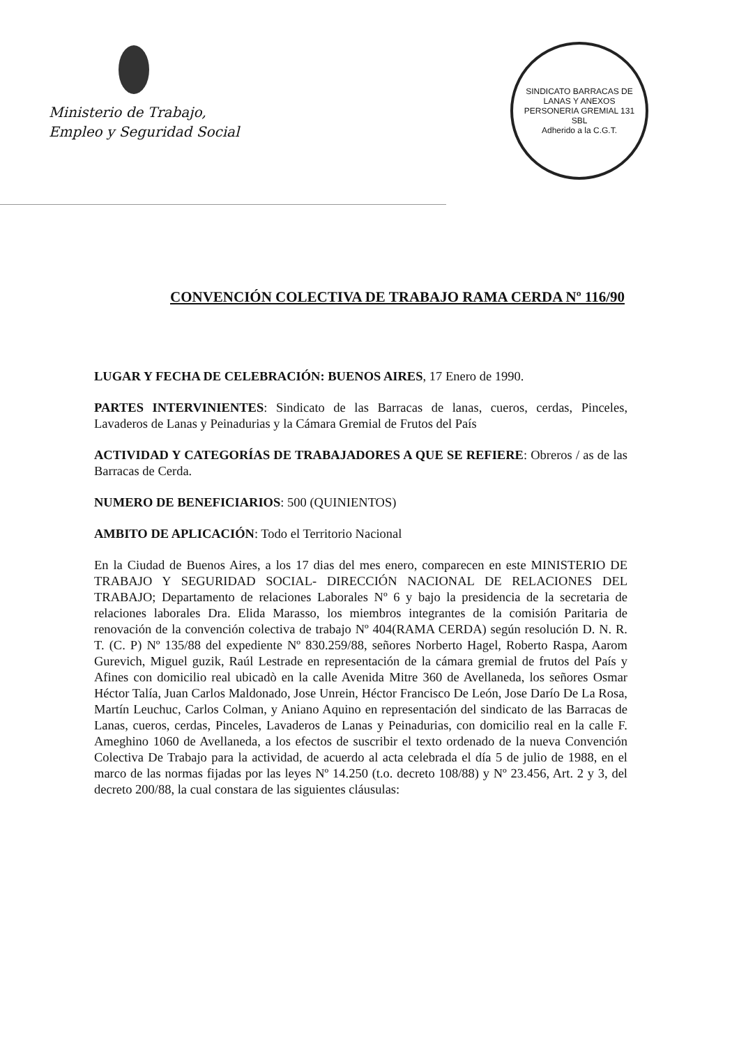Ministerio de Trabajo,
Empleo y Seguridad Social
SINDICATO BARRACAS DE LANAS Y ANEXOS
PERSONERIA GREMIAL 131
SBL
Adherido a la C.G.T.
CONVENCIÓN COLECTIVA DE TRABAJO RAMA CERDA Nº 116/90
LUGAR Y FECHA DE CELEBRACIÓN: BUENOS AIRES, 17 Enero de 1990.
PARTES INTERVINIENTES: Sindicato de las Barracas de lanas, cueros, cerdas, Pinceles, Lavaderos de Lanas y Peinadurias y la Cámara Gremial de Frutos del País
ACTIVIDAD Y CATEGORÍAS DE TRABAJADORES A QUE SE REFIERE: Obreros / as de las Barracas de Cerda.
NUMERO DE BENEFICIARIOS: 500 (QUINIENTOS)
AMBITO DE APLICACIÓN: Todo el Territorio Nacional
En la Ciudad de Buenos Aires, a los 17 dias del mes enero, comparecen en este MINISTERIO DE TRABAJO Y SEGURIDAD SOCIAL- DIRECCIÓN NACIONAL DE RELACIONES DEL TRABAJO; Departamento de relaciones Laborales Nº 6 y bajo la presidencia de la secretaria de relaciones laborales Dra. Elida Marasso, los miembros integrantes de la comisión Paritaria de renovación de la convención colectiva de trabajo Nº 404(RAMA CERDA) según resolución D. N. R. T. (C. P) Nº 135/88 del expediente Nº 830.259/88, señores Norberto Hagel, Roberto Raspa, Aarom Gurevich, Miguel guzik, Raúl Lestrade en representación de la cámara gremial de frutos del País y Afines con domicilio real ubicadò en la calle Avenida Mitre 360 de Avellaneda, los señores Osmar Héctor Talía, Juan Carlos Maldonado, Jose Unrein, Héctor Francisco De León, Jose Darío De La Rosa, Martín Leuchuc, Carlos Colman, y Aniano Aquino en representación del sindicato de las Barracas de Lanas, cueros, cerdas, Pinceles, Lavaderos de Lanas y Peinadurias, con domicilio real en la calle F. Ameghino 1060 de Avellaneda, a los efectos de suscribir el texto ordenado de la nueva Convención Colectiva De Trabajo para la actividad, de acuerdo al acta celebrada el día 5 de julio de 1988, en el marco de las normas fijadas por las leyes Nº 14.250 (t.o. decreto 108/88) y Nº 23.456, Art. 2 y 3, del decreto 200/88, la cual constara de las siguientes cláusulas: